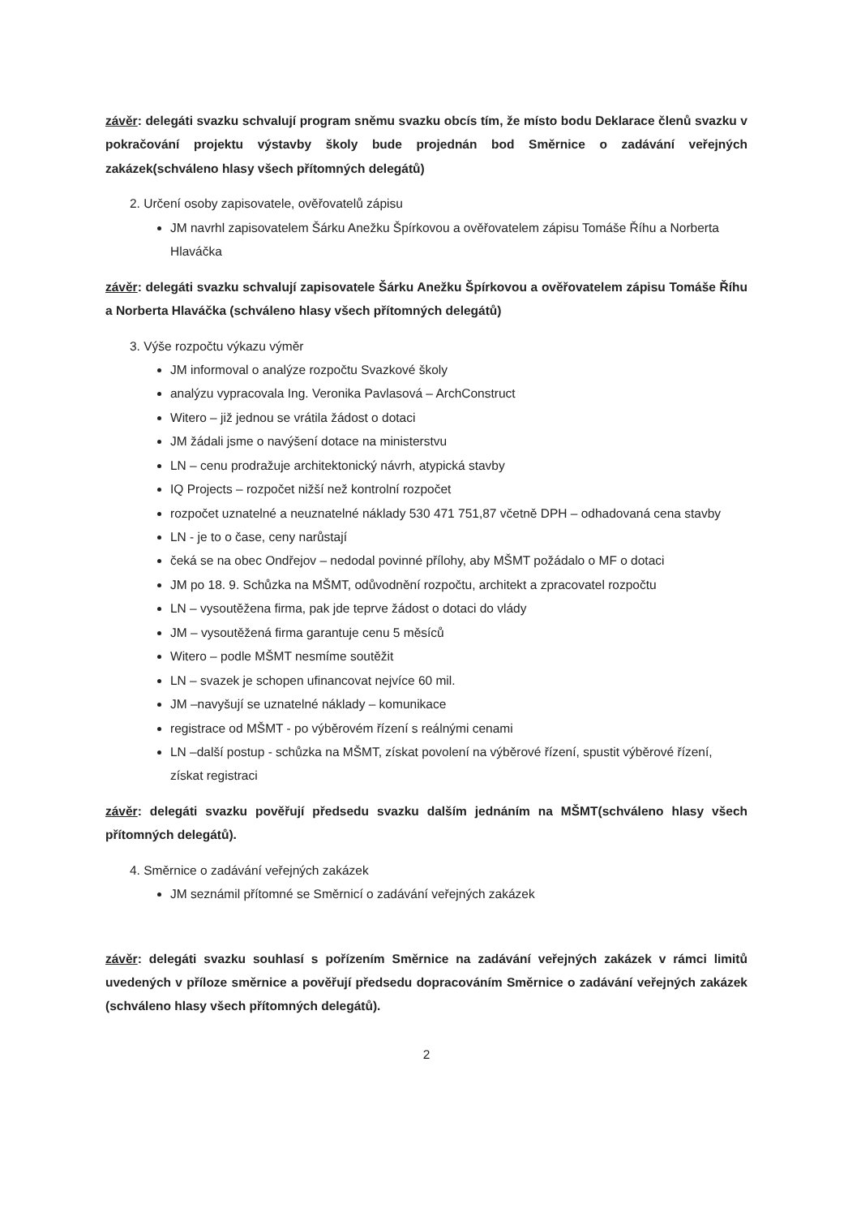závěr: delegáti svazku schvalují program sněmu svazku obcís tím, že místo bodu Deklarace členů svazku v pokračování projektu výstavby školy bude projednán bod Směrnice o zadávání veřejných zakázek(schváleno hlasy všech přítomných delegátů)
2. Určení osoby zapisovatele, ověřovatelů zápisu
JM navrhl zapisovatelem Šárku Anežku Špírkovou a ověřovatelem zápisu Tomáše Říhu a Norberta Hlaváčka
závěr: delegáti svazku schvalují zapisovatele Šárku Anežku Špírkovou a ověřovatelem zápisu Tomáše Říhu a Norberta Hlaváčka (schváleno hlasy všech přítomných delegátů)
3. Výše rozpočtu výkazu výměr
JM informoval o analýze rozpočtu Svazkové školy
analýzu vypracovala Ing. Veronika Pavlasová – ArchConstruct
Witero – již jednou se vrátila žádost o dotaci
JM žádali jsme o navýšení dotace na ministerstvu
LN – cenu prodražuje architektonický návrh, atypická stavby
IQ Projects – rozpočet nižší než kontrolní rozpočet
rozpočet uznatelné a neuznatelné náklady 530 471 751,87 včetně DPH – odhadovaná cena stavby
LN - je to o čase, ceny narůstají
čeká se na obec Ondřejov – nedodal povinné přílohy, aby MŠMT požádalo o MF o dotaci
JM po 18. 9. Schůzka na MŠMT, odůvodnění rozpočtu, architekt a zpracovatel rozpočtu
LN – vysoutěžena firma, pak jde teprve žádost o dotaci do vlády
JM – vysoutěžená firma garantuje cenu 5 měsíců
Witero – podle MŠMT nesmíme soutěžit
LN – svazek je schopen ufinancovat nejvíce 60 mil.
JM –navyšují se uznatelné náklady – komunikace
registrace od MŠMT - po výběrovém řízení s reálnými cenami
LN –další postup - schůzka na MŠMT, získat povolení na výběrové řízení, spustit výběrové řízení, získat registraci
závěr: delegáti svazku pověřují předsedu svazku dalším jednáním na MŠMT(schváleno hlasy všech přítomných delegátů).
4. Směrnice o zadávání veřejných zakázek
JM seznámil přítomné se Směrnicí o zadávání veřejných zakázek
závěr: delegáti svazku souhlasí s pořízením Směrnice na zadávání veřejných zakázek v rámci limitů uvedených v příloze směrnice a pověřují předsedu dopracováním Směrnice o zadávání veřejných zakázek (schváleno hlasy všech přítomných delegátů).
2